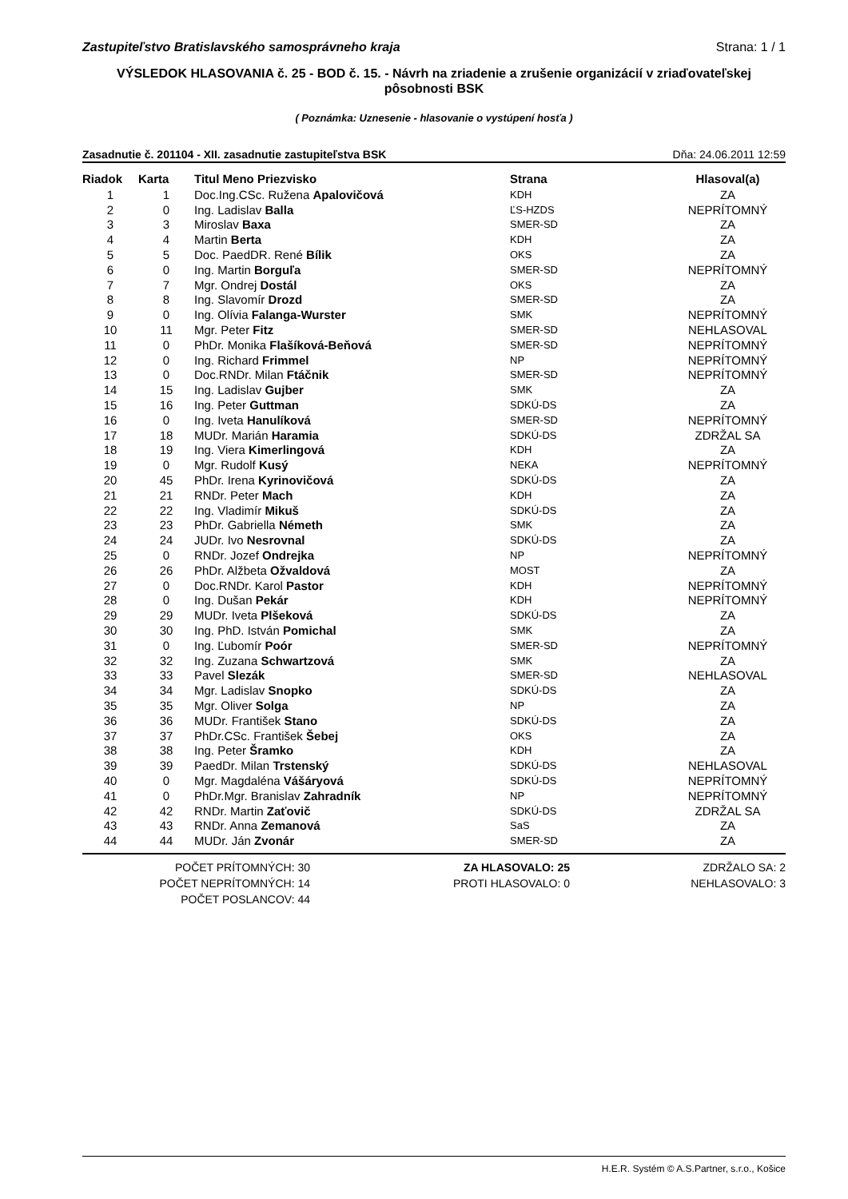Zastupiteľstvo Bratislavského samosprávneho kraja Strana: 1 / 1
VÝSLEDOK HLASOVANIA č. 25 - BOD č. 15. - Návrh na zriadenie a zrušenie organizácií v zriaďovateľskej pôsobnosti BSK
( Poznámka: Uznesenie - hlasovanie o vystúpení hosťa )
Zasadnutie č. 201104 - XII. zasadnutie zastupiteľstva BSK Dňa: 24.06.2011 12:59
| Riadok | Karta | Titul Meno Priezvisko | Strana | Hlasoval(a) |
| --- | --- | --- | --- | --- |
| 1 | 1 | Doc.Ing.CSc. Ružena Apalovičová | KDH | ZA |
| 2 | 0 | Ing. Ladislav Balla | ĽS-HZDS | NEPRÍTOMNÝ |
| 3 | 3 | Miroslav Baxa | SMER-SD | ZA |
| 4 | 4 | Martin Berta | KDH | ZA |
| 5 | 5 | Doc. PaedDR. René Bílik | OKS | ZA |
| 6 | 0 | Ing. Martin Borguľa | SMER-SD | NEPRÍTOMNÝ |
| 7 | 7 | Mgr. Ondrej Dostál | OKS | ZA |
| 8 | 8 | Ing. Slavomír Drozd | SMER-SD | ZA |
| 9 | 0 | Ing. Olívia Falanga-Wurster | SMK | NEPRÍTOMNÝ |
| 10 | 11 | Mgr. Peter Fitz | SMER-SD | NEHLASOVAL |
| 11 | 0 | PhDr. Monika Flašíková-Beňová | SMER-SD | NEPRÍTOMNÝ |
| 12 | 0 | Ing. Richard Frimmel | NP | NEPRÍTOMNÝ |
| 13 | 0 | Doc.RNDr. Milan Ftáčnik | SMER-SD | NEPRÍTOMNÝ |
| 14 | 15 | Ing. Ladislav Gujber | SMK | ZA |
| 15 | 16 | Ing. Peter Guttman | SDKÚ-DS | ZA |
| 16 | 0 | Ing. Iveta Hanulíková | SMER-SD | NEPRÍTOMNÝ |
| 17 | 18 | MUDr. Marián Haramia | SDKÚ-DS | ZDRŽAL SA |
| 18 | 19 | Ing. Viera Kimerlingová | KDH | ZA |
| 19 | 0 | Mgr. Rudolf Kusý | NEKA | NEPRÍTOMNÝ |
| 20 | 45 | PhDr. Irena Kyrinovičová | SDKÚ-DS | ZA |
| 21 | 21 | RNDr. Peter Mach | KDH | ZA |
| 22 | 22 | Ing. Vladimír Mikuš | SDKÚ-DS | ZA |
| 23 | 23 | PhDr. Gabriella Németh | SMK | ZA |
| 24 | 24 | JUDr. Ivo Nesrovnal | SDKÚ-DS | ZA |
| 25 | 0 | RNDr. Jozef Ondrejka | NP | NEPRÍTOMNÝ |
| 26 | 26 | PhDr. Alžbeta Ožvaldová | MOST | ZA |
| 27 | 0 | Doc.RNDr. Karol Pastor | KDH | NEPRÍTOMNÝ |
| 28 | 0 | Ing. Dušan Pekár | KDH | NEPRÍTOMNÝ |
| 29 | 29 | MUDr. Iveta Plšeková | SDKÚ-DS | ZA |
| 30 | 30 | Ing. PhD. István Pomichal | SMK | ZA |
| 31 | 0 | Ing. Ľubomír Poór | SMER-SD | NEPRÍTOMNÝ |
| 32 | 32 | Ing. Zuzana Schwartzová | SMK | ZA |
| 33 | 33 | Pavel Slezák | SMER-SD | NEHLASOVAL |
| 34 | 34 | Mgr. Ladislav Snopko | SDKÚ-DS | ZA |
| 35 | 35 | Mgr. Oliver Solga | NP | ZA |
| 36 | 36 | MUDr. František Stano | SDKÚ-DS | ZA |
| 37 | 37 | PhDr.CSc. František Šebej | OKS | ZA |
| 38 | 38 | Ing. Peter Šramko | KDH | ZA |
| 39 | 39 | PaedDr. Milan Trstenský | SDKÚ-DS | NEHLASOVAL |
| 40 | 0 | Mgr. Magdaléna Vášáryová | SDKÚ-DS | NEPRÍTOMNÝ |
| 41 | 0 | PhDr.Mgr. Branislav Zahradník | NP | NEPRÍTOMNÝ |
| 42 | 42 | RNDr. Martin Zaťovič | SDKÚ-DS | ZDRŽAL SA |
| 43 | 43 | RNDr. Anna Zemanová | SaS | ZA |
| 44 | 44 | MUDr. Ján Zvonár | SMER-SD | ZA |
POČET PRÍTOMNÝCH: 30
POČET NEPRÍTOMNÝCH: 14
POČET POSLANCOV: 44
ZA HLASOVALO: 25
PROTI HLASOVALO: 0
ZDRŽALO SA: 2
NEHLASOVALO: 3
H.E.R. Systém © A.S.Partner, s.r.o., Košice